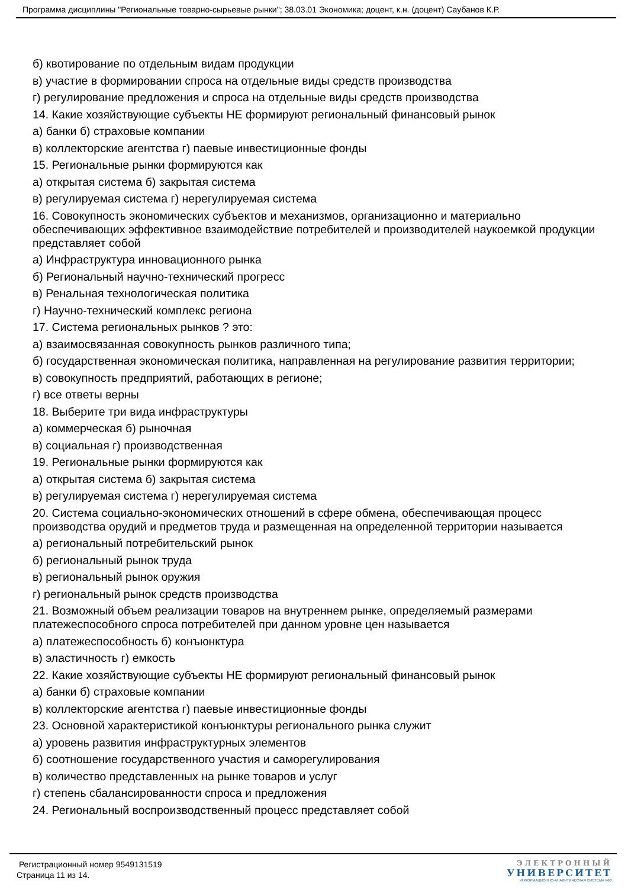Программа дисциплины "Региональные товарно-сырьевые рынки"; 38.03.01 Экономика; доцент, к.н. (доцент) Саубанов К.Р.
б) квотирование по отдельным видам продукции
в) участие в формировании спроса на отдельные виды средств производства
г) регулирование предложения и спроса на отдельные виды средств производства
14. Какие хозяйствующие субъекты НЕ формируют региональный финансовый рынок
а) банки б) страховые компании
в) коллекторские агентства г) паевые инвестиционные фонды
15. Региональные рынки формируются как
а) открытая система б) закрытая система
в) регулируемая система г) нерегулируемая система
16. Совокупность экономических субъектов и механизмов, организационно и материально обеспечивающих эффективное взаимодействие потребителей и производителей наукоемкой продукции представляет собой
а) Инфраструктура инновационного рынка
б) Региональный научно-технический прогресс
в) Ренальная технологическая политика
г) Научно-технический комплекс региона
17. Система региональных рынков ? это:
а) взаимосвязанная совокупность рынков различного типа;
б) государственная экономическая политика, направленная на регулирование развития территории;
в) совокупность предприятий, работающих в регионе;
г) все ответы верны
18. Выберите три вида инфраструктуры
а) коммерческая б) рыночная
в) социальная г) производственная
19. Региональные рынки формируются как
а) открытая система б) закрытая система
в) регулируемая система г) нерегулируемая система
20. Система социально-экономических отношений в сфере обмена, обеспечивающая процесс производства орудий и предметов труда и размещенная на определенной территории называется
а) региональный потребительский рынок
б) региональный рынок труда
в) региональный рынок оружия
г) региональный рынок средств производства
21. Возможный объем реализации товаров на внутреннем рынке, определяемый размерами платежеспособного спроса потребителей при данном уровне цен называется
а) платежеспособность б) конъюнктура
в) эластичность г) емкость
22. Какие хозяйствующие субъекты НЕ формируют региональный финансовый рынок
а) банки б) страховые компании
в) коллекторские агентства г) паевые инвестиционные фонды
23. Основной характеристикой конъюнктуры регионального рынка служит
а) уровень развития инфраструктурных элементов
б) соотношение государственного участия и саморегулирования
в) количество представленных на рынке товаров и услуг
г) степень сбалансированности спроса и предложения
24. Региональный воспроизводственный процесс представляет собой
Регистрационный номер 9549131519
Страница 11 из 14.
ЭЛЕКТРОННЫЙ
УНИВЕРСИТЕТ
ИНФОРМАЦИОННО-АНАЛИТИЧЕСКАЯ СИСТЕМА КФУ